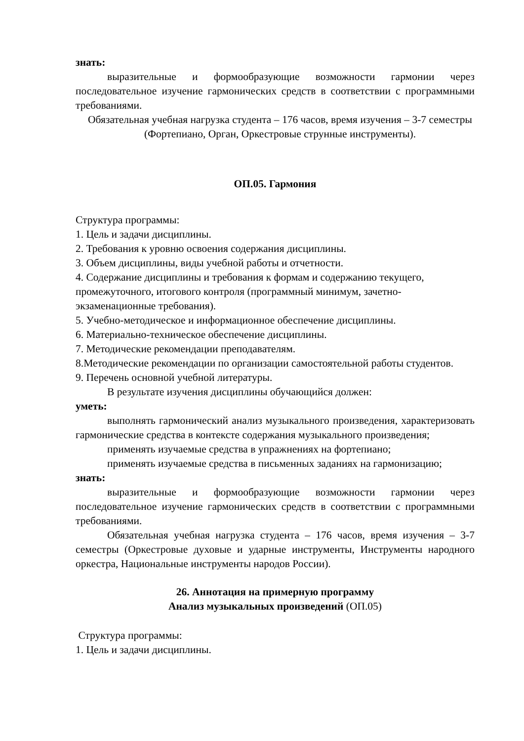знать:
выразительные и формообразующие возможности гармонии через последовательное изучение гармонических средств в соответствии с программными требованиями.
Обязательная учебная нагрузка студента – 176 часов, время изучения – 3-7 семестры (Фортепиано, Орган, Оркестровые струнные инструменты).
ОП.05. Гармония
Структура программы:
1. Цель и задачи дисциплины.
2. Требования к уровню освоения содержания дисциплины.
3. Объем дисциплины, виды учебной работы и отчетности.
4. Содержание дисциплины и требования к формам и содержанию текущего, промежуточного, итогового контроля (программный минимум, зачетно-экзаменационные требования).
5. Учебно-методическое и информационное обеспечение дисциплины.
6. Материально-техническое обеспечение дисциплины.
7. Методические рекомендации преподавателям.
8.Методические рекомендации по организации самостоятельной работы студентов.
9. Перечень основной учебной литературы.
В результате изучения дисциплины обучающийся должен:
уметь:
выполнять гармонический анализ музыкального произведения, характеризовать гармонические средства в контексте содержания музыкального произведения;
применять изучаемые средства в упражнениях на фортепиано;
применять изучаемые средства в письменных заданиях на гармонизацию;
знать:
выразительные и формообразующие возможности гармонии через последовательное изучение гармонических средств в соответствии с программными требованиями.
Обязательная учебная нагрузка студента – 176 часов, время изучения – 3-7 семестры (Оркестровые духовые и ударные инструменты, Инструменты народного оркестра, Национальные инструменты народов России).
26. Аннотация на примерную программу
Анализ музыкальных произведений (ОП.05)
Структура программы:
1. Цель и задачи дисциплины.